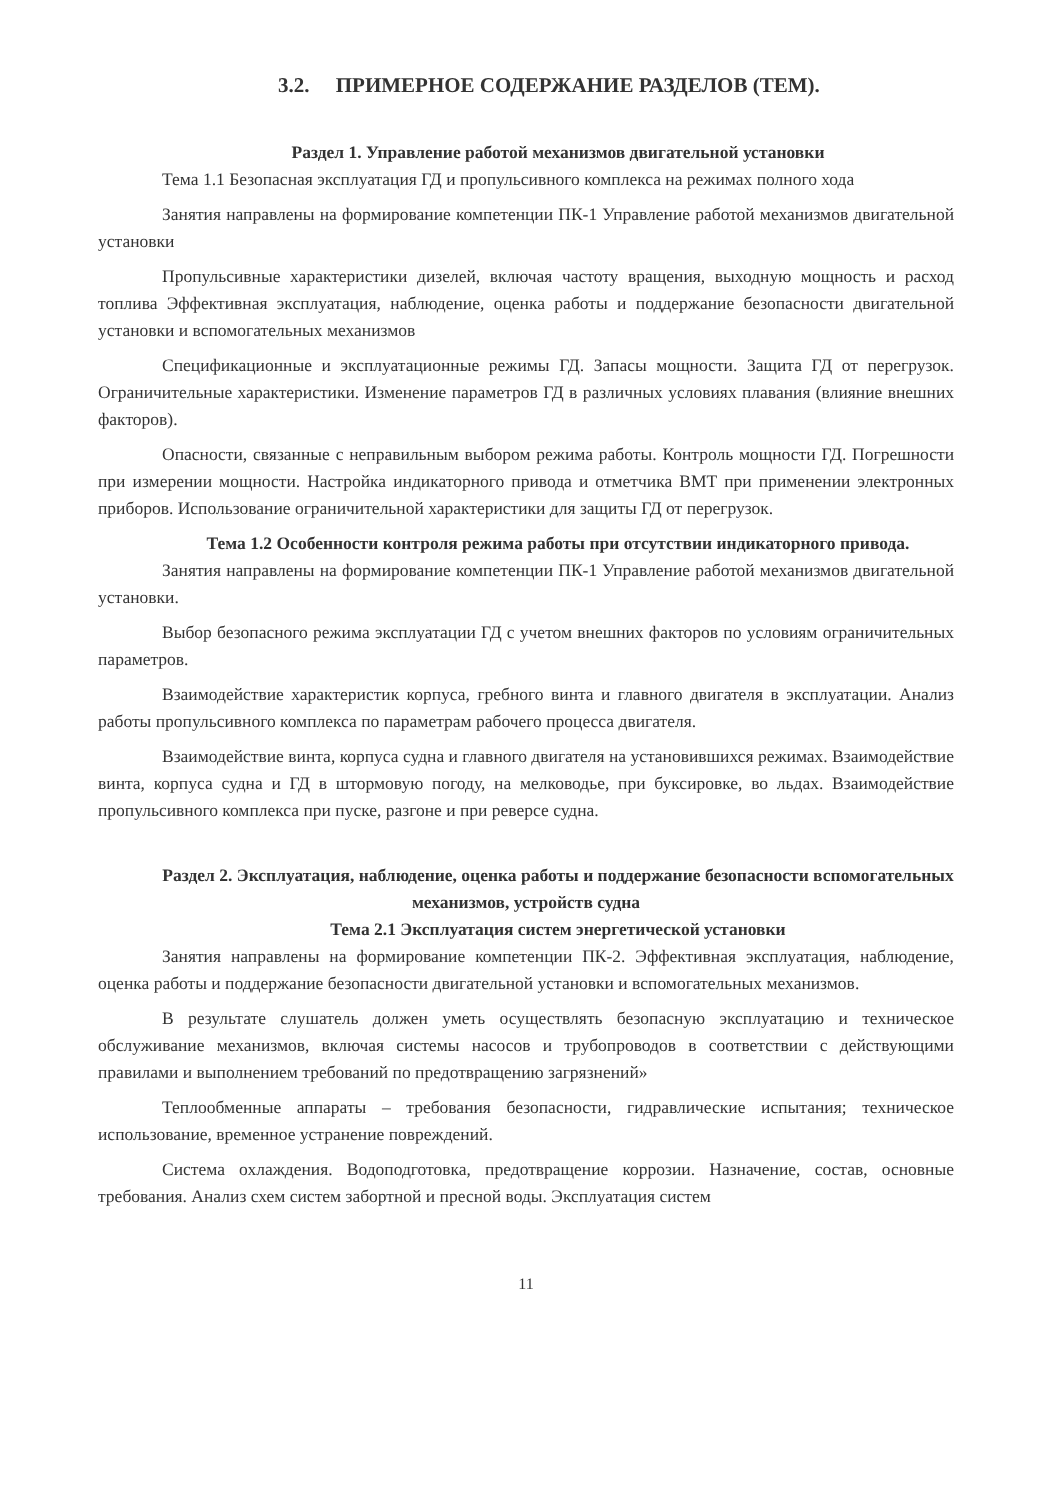3.2. ПРИМЕРНОЕ СОДЕРЖАНИЕ РАЗДЕЛОВ (ТЕМ).
Раздел 1. Управление работой механизмов двигательной установки
Тема 1.1 Безопасная эксплуатация ГД и пропульсивного комплекса на режимах полного хода
Занятия направлены на формирование компетенции ПК-1 Управление работой механизмов двигательной установки
Пропульсивные характеристики дизелей, включая частоту вращения, выходную мощность и расход топлива Эффективная эксплуатация, наблюдение, оценка работы и поддержание безопасности двигательной установки и вспомогательных механизмов
Спецификационные и эксплуатационные режимы ГД. Запасы мощности. Защита ГД от перегрузок. Ограничительные характеристики. Изменение параметров ГД в различных условиях плавания (влияние внешних факторов).
Опасности, связанные с неправильным выбором режима работы. Контроль мощности ГД. Погрешности при измерении мощности. Настройка индикаторного привода и отметчика ВМТ при применении электронных приборов. Использование ограничительной характеристики для защиты ГД от перегрузок.
Тема 1.2 Особенности контроля режима работы при отсутствии индикаторного привода.
Занятия направлены на формирование компетенции ПК-1 Управление работой механизмов двигательной установки.
Выбор безопасного режима эксплуатации ГД с учетом внешних факторов по условиям ограничительных параметров.
Взаимодействие характеристик корпуса, гребного винта и главного двигателя в эксплуатации. Анализ работы пропульсивного комплекса по параметрам рабочего процесса двигателя.
Взаимодействие винта, корпуса судна и главного двигателя на установившихся режимах. Взаимодействие винта, корпуса судна и ГД в штормовую погоду, на мелководье, при буксировке, во льдах. Взаимодействие пропульсивного комплекса при пуске, разгоне и при реверсе судна.
Раздел 2. Эксплуатация, наблюдение, оценка работы и поддержание безопасности вспомогательных механизмов, устройств судна
Тема 2.1 Эксплуатация систем энергетической установки
Занятия направлены на формирование компетенции ПК-2. Эффективная эксплуатация, наблюдение, оценка работы и поддержание безопасности двигательной установки и вспомогательных механизмов.
В результате слушатель должен уметь осуществлять безопасную эксплуатацию и техническое обслуживание механизмов, включая системы насосов и трубопроводов в соответствии с действующими правилами и выполнением требований по предотвращению загрязнений»
Теплообменные аппараты – требования безопасности, гидравлические испытания; техническое использование, временное устранение повреждений.
Система охлаждения. Водоподготовка, предотвращение коррозии. Назначение, состав, основные требования. Анализ схем систем забортной и пресной воды. Эксплуатация систем
11